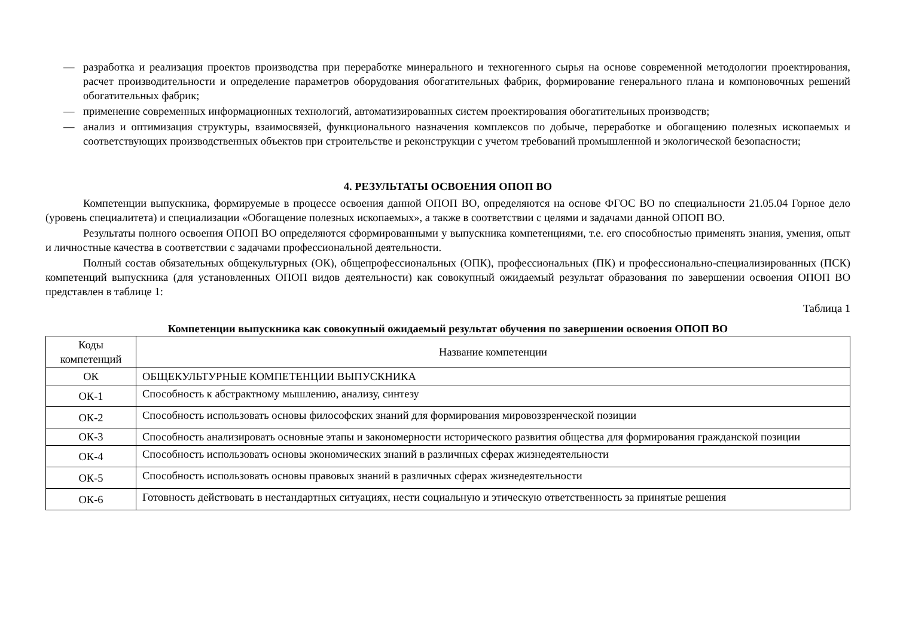— разработка и реализация проектов производства при переработке минерального и техногенного сырья на основе современной методологии проектирования, расчет производительности и определение параметров оборудования обогатительных фабрик, формирование генерального плана и компоновочных решений обогатительных фабрик;
— применение современных информационных технологий, автоматизированных систем проектирования обогатительных производств;
— анализ и оптимизация структуры, взаимосвязей, функционального назначения комплексов по добыче, переработке и обогащению полезных ископаемых и соответствующих производственных объектов при строительстве и реконструкции с учетом требований промышленной и экологической безопасности;
4. РЕЗУЛЬТАТЫ ОСВОЕНИЯ ОПОП ВО
Компетенции выпускника, формируемые в процессе освоения данной ОПОП ВО, определяются на основе ФГОС ВО по специальности 21.05.04 Горное дело (уровень специалитета) и специализации «Обогащение полезных ископаемых», а также в соответствии с целями и задачами данной ОПОП ВО.
Результаты полного освоения ОПОП ВО определяются сформированными у выпускника компетенциями, т.е. его способностью применять знания, умения, опыт и личностные качества в соответствии с задачами профессиональной деятельности.
Полный состав обязательных общекультурных (ОК), общепрофессиональных (ОПК), профессиональных (ПК) и профессионально-специализированных (ПСК) компетенций выпускника (для установленных ОПОП видов деятельности) как совокупный ожидаемый результат образования по завершении освоения ОПОП ВО представлен в таблице 1:
Таблица 1
Компетенции выпускника как совокупный ожидаемый результат обучения по завершении освоения ОПОП ВО
| Коды компетенций | Название компетенции |
| --- | --- |
| ОК | ОБЩЕКУЛЬТУРНЫЕ КОМПЕТЕНЦИИ ВЫПУСКНИКА |
| ОК-1 | Способность к абстрактному мышлению, анализу, синтезу |
| ОК-2 | Способность использовать основы философских знаний для формирования мировоззренческой позиции |
| ОК-3 | Способность анализировать основные этапы и закономерности исторического развития общества для формирования гражданской позиции |
| ОК-4 | Способность использовать основы экономических знаний в различных сферах жизнедеятельности |
| ОК-5 | Способность использовать основы правовых знаний в различных сферах жизнедеятельности |
| ОК-6 | Готовность действовать в нестандартных ситуациях, нести социальную и этическую ответственность за принятые решения |